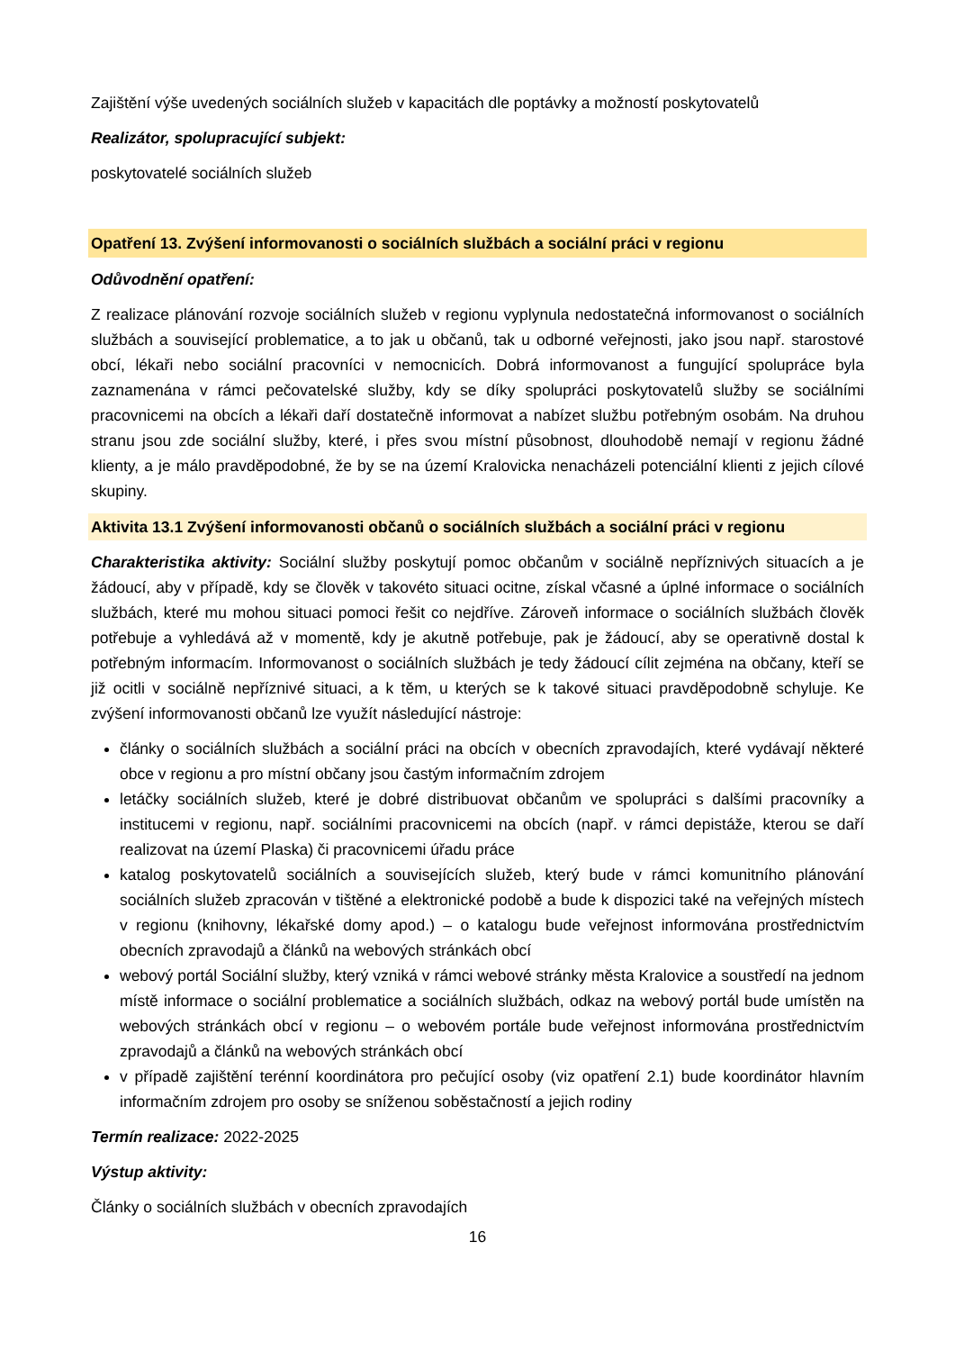Zajištění výše uvedených sociálních služeb v kapacitách dle poptávky a možností poskytovatelů
Realizátor, spolupracující subjekt:
poskytovatelé sociálních služeb
Opatření 13. Zvýšení informovanosti o sociálních službách a sociální práci v regionu
Odůvodnění opatření:
Z realizace plánování rozvoje sociálních služeb v regionu vyplynula nedostatečná informovanost o sociálních službách a související problematice, a to jak u občanů, tak u odborné veřejnosti, jako jsou např. starostové obcí, lékaři nebo sociální pracovníci v nemocnicích. Dobrá informovanost a fungující spolupráce byla zaznamenána v rámci pečovatelské služby, kdy se díky spolupráci poskytovatelů služby se sociálními pracovnicemi na obcích a lékaři daří dostatečně informovat a nabízet službu potřebným osobám. Na druhou stranu jsou zde sociální služby, které, i přes svou místní působnost, dlouhodobě nemají v regionu žádné klienty, a je málo pravděpodobné, že by se na území Kralovicka nenacházeli potenciální klienti z jejich cílové skupiny.
Aktivita 13.1 Zvýšení informovanosti občanů o sociálních službách a sociální práci v regionu
Charakteristika aktivity: Sociální služby poskytují pomoc občanům v sociálně nepříznivých situacích a je žádoucí, aby v případě, kdy se člověk v takovéto situaci ocitne, získal včasné a úplné informace o sociálních službách, které mu mohou situaci pomoci řešit co nejdříve. Zároveň informace o sociálních službách člověk potřebuje a vyhledává až v momentě, kdy je akutně potřebuje, pak je žádoucí, aby se operativně dostal k potřebným informacím. Informovanost o sociálních službách je tedy žádoucí cílit zejména na občany, kteří se již ocitli v sociálně nepříznivé situaci, a k těm, u kterých se k takové situaci pravděpodobně schyluje. Ke zvýšení informovanosti občanů lze využít následující nástroje:
články o sociálních službách a sociální práci na obcích v obecních zpravodajích, které vydávají některé obce v regionu a pro místní občany jsou častým informačním zdrojem
letáčky sociálních služeb, které je dobré distribuovat občanům ve spolupráci s dalšími pracovníky a institucemi v regionu, např. sociálními pracovnicemi na obcích (např. v rámci depistáže, kterou se daří realizovat na území Plaska) či pracovnicemi úřadu práce
katalog poskytovatelů sociálních a souvisejících služeb, který bude v rámci komunitního plánování sociálních služeb zpracován v tištěné a elektronické podobě a bude k dispozici také na veřejných místech v regionu (knihovny, lékařské domy apod.) – o katalogu bude veřejnost informována prostřednictvím obecních zpravodajů a článků na webových stránkách obcí
webový portál Sociální služby, který vzniká v rámci webové stránky města Kralovice a soustředí na jednom místě informace o sociální problematice a sociálních službách, odkaz na webový portál bude umístěn na webových stránkách obcí v regionu – o webovém portále bude veřejnost informována prostřednictvím zpravodajů a článků na webových stránkách obcí
v případě zajištění terénní koordinátora pro pečující osoby (viz opatření 2.1) bude koordinátor hlavním informačním zdrojem pro osoby se sníženou soběstačností a jejich rodiny
Termín realizace: 2022-2025
Výstup aktivity:
Články o sociálních službách v obecních zpravodajích
16